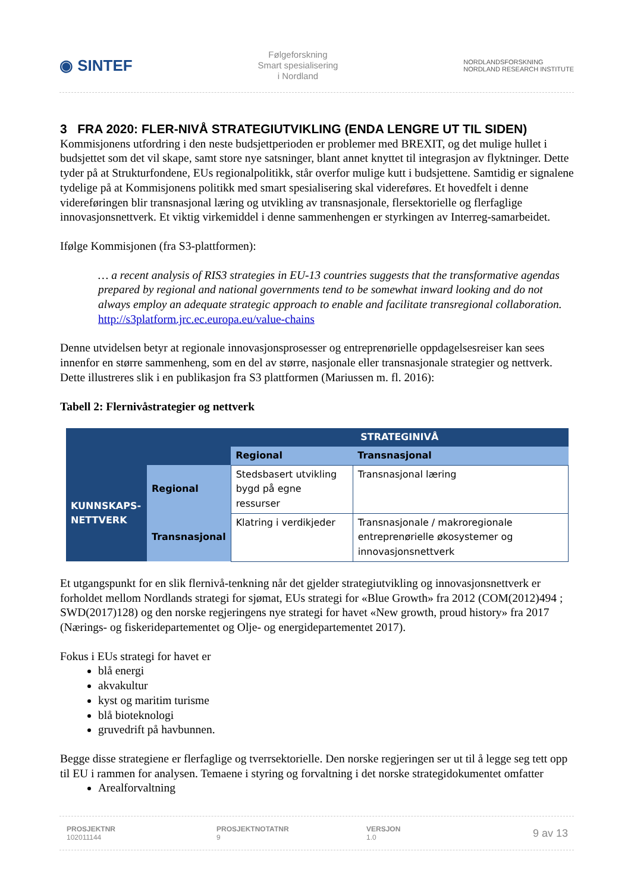◉ SINTEF
Følgeforskning
Smart spesialisering
i Nordland
NORDLANDSFORSKNING
NORDLAND RESEARCH INSTITUTE
3 FRA 2020: FLER-NIVÅ STRATEGIUTVIKLING (ENDA LENGRE UT TIL SIDEN)
Kommisjonens utfordring i den neste budsjettperioden er problemer med BREXIT, og det mulige hullet i budsjettet som det vil skape, samt store nye satsninger, blant annet knyttet til integrasjon av flyktninger. Dette tyder på at Strukturfondene, EUs regionalpolitikk, står overfor mulige kutt i budsjettene. Samtidig er signalene tydelige på at Kommisjonens politikk med smart spesialisering skal videreføres. Et hovedfelt i denne videreføringen blir transnasjonal læring og utvikling av transnasjonale, flersektorielle og flerfaglige innovasjonsnettverk. Et viktig virkemiddel i denne sammenhengen er styrkingen av Interreg-samarbeidet.
Ifølge Kommisjonen (fra S3-plattformen):
… a recent analysis of RIS3 strategies in EU-13 countries suggests that the transformative agendas prepared by regional and national governments tend to be somewhat inward looking and do not always employ an adequate strategic approach to enable and facilitate transregional collaboration. http://s3platform.jrc.ec.europa.eu/value-chains
Denne utvidelsen betyr at regionale innovasjonsprosesser og entreprenørielle oppdagelsesreiser kan sees innenfor en større sammenheng, som en del av større, nasjonale eller transnasjonale strategier og nettverk. Dette illustreres slik i en publikasjon fra S3 plattformen (Mariussen m. fl. 2016):
Tabell 2: Flernivåstrategier og nettverk
| | | STRATEGINIVÅ | |
| | | Regional | Transnasjonal |
| KUNNSKAPS- NETTVERK | Regional | Stedsbasert utvikling bygd på egne ressurser | Transnasjonal læring |
| | Transnasjonal | Klatring i verdikjeder | Transnasjonale / makroregionale entreprenørielle økosystemer og innovasjonsnettverk |
Et utgangspunkt for en slik flernivå-tenkning når det gjelder strategiutvikling og innovasjonsnettverk er forholdet mellom Nordlands strategi for sjømat, EUs strategi for «Blue Growth» fra 2012 (COM(2012)494 ; SWD(2017)128) og den norske regjeringens nye strategi for havet «New growth, proud history» fra 2017 (Nærings- og fiskeridepartementet og Olje- og energidepartementet 2017).
Fokus i EUs strategi for havet er
blå energi
akvakultur
kyst og maritim turisme
blå bioteknologi
gruvedrift på havbunnen.
Begge disse strategiene er flerfaglige og tverrsektorielle. Den norske regjeringen ser ut til å legge seg tett opp til EU i rammen for analysen. Temaene i styring og forvaltning i det norske strategidokumentet omfatter
Arealforvaltning
PROSJEKTNR
102011144
PROSJEKTNOTATNR
9
VERSJON
1.0
9 av 13